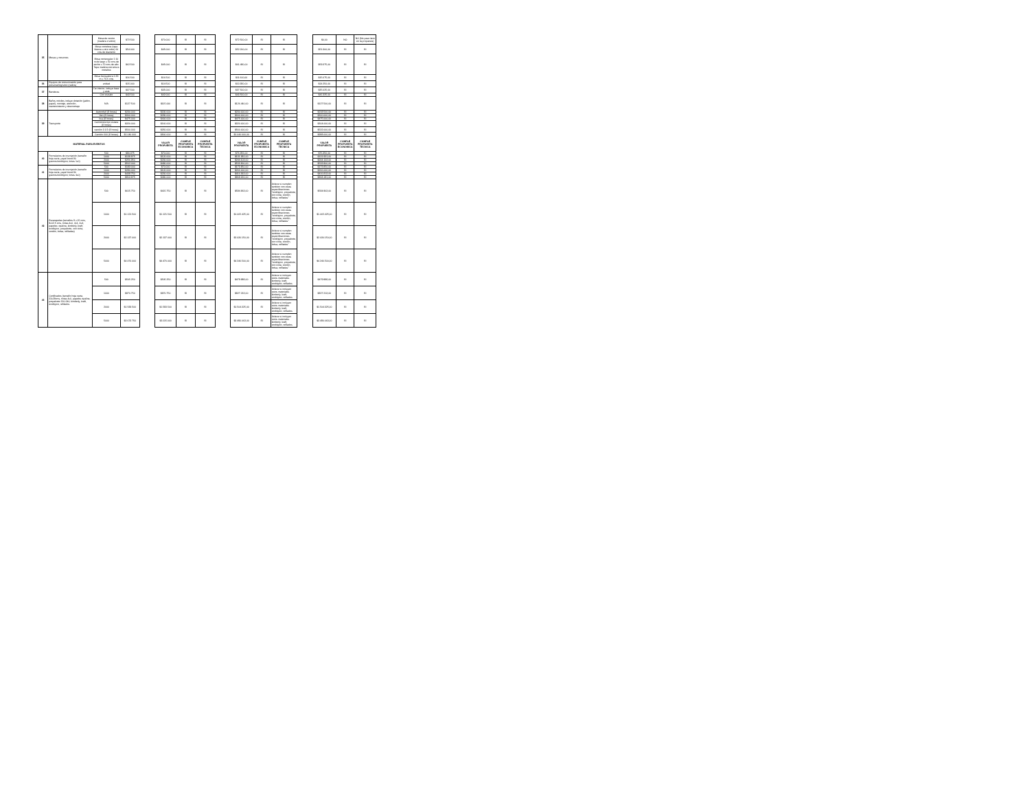| 35 | Mesas y mesones | Mesa de centro (madera o vidrio) | $72.500 | | $70.000 | SI | SI | | $72.500,00 | SI | SI | | $0,00 | NO | NO (No paso item en la propuesta) |
| | | Mesa coctelera (tapa blanca u otro color) 60 cms de diametro | $54.000 | | $45.000 | SI | SI | | $52.200,00 | SI | SI | | $51.300,00 | SI | SI |
| | | Mesa rectangular 2.10 m de largo x 50 cms de ancho x 70 cms de alto. Tapa madera estructura metalica | $62.500 | | $45.000 | SI | SI | | $61.480,00 | SI | SI | | $59.375,00 | SI | SI |
| | | Mesa banquetera 1.83 m x 74.5 cms | $16.500 | | $16.500 | SI | SI | | $11.600,00 | SI | SI | | $15.675,00 | SI | SI |
| 36 | Equipos de comunicación para personal logístico (radios) | unidad | $15.000 | | $14.500 | SI | SI | | $13.920,00 | SI | SI | | $14.250,00 | SI | SI |
| 37 | Banderas | De interior, incluye base y asta | $37.500 | | $35.000 | SI | SI | | $37.500,00 | SI | SI | | $35.625,00 | SI | SI |
| | | Con escudo | $43.500 | | $42.000 | SI | SI | | $43.500,00 | SI | SI | | $41.325,00 | SI | SI |
| 38 | Baños móviles incluye dotación (jabón, papel), montaje, atención, mantenimiento y desmontaje | N/A | $127.500 | | $115.000 | SI | SI | | $126.440,00 | SI | SI | | $127.500,00 | SI | SI |
| 39 | Transporte | Automóvil (8 horas) | $230.000 | | $180.000 | SI | SI | | $230.000,00 | SI | SI | | $218.500,00 | SI | SI |
| | | Van (8 horas) | $300.000 | | $290.000 | SI | SI | | $300.000,00 | SI | SI | | $300.000,00 | SI | SI |
| | | bus (8 horas) | $475.000 | | $400.000 | SI | SI | | $475.000,00 | SI | SI | | $475.000,00 | SI | SI |
| | | Camioneta tipo estaca (8 horas) | $320.000 | | $160.000 | SI | SI | | $320.000,00 | SI | SI | | $304.000,00 | SI | SI |
| | | camión 3 1/2 (8 horas) | $560.000 | | $350.000 | SI | SI | | $560.000,00 | SI | SI | | $532.000,00 | SI | SI |
| | | Camión 600 (8 horas) | $1.040.000 | | $800.000 | SI | SI | | $1.040.000,00 | SI | SI | | $988.000,00 | SI | SI |
| MATERIAL PARA EVENTOS | | | | | VALOR PROPUESTA | CUMPLE PROPUESTA ECONOMICA | CUMPLE PROPUESTA TECNICA | | VALOR PROPUESTA | CUMPLE PROPUESTA ECONOMICA | CUMPLE PROPUESTA TECNICA | | VALOR PROPUESTA | CUMPLE PROPUESTA ECONOMICA | CUMPLE PROPUESTA TECNICA |
| 40 | Formularios de inscripción (tamaño hoja carta, papel bond 90 gramos/ecológico, tintas 1x0) | 500 | $80.375 | | $70.000 | SI | SI | | $76.356,00 | SI | SI | | $76.356,00 | SI | SI |
| | | 1000 | $138.875 | | $120.000 | SI | SI | | $131.931,00 | SI | SI | | $131.931,00 | SI | SI |
| | | 2000 | $256.950 | | $230.000 | SI | SI | | $244.103,00 | SI | SI | | $244.103,00 | SI | SI |
| | | 5000 | $562.000 | | $480.000 | SI | SI | | $533.900,00 | SI | SI | | $533.900,00 | SI | SI |
| 41 | Formularios de inscripción (tamaño hoja carta, papel bond 90 gramos/ecológico, tintas 4x0) | 500 | $183.000 | | $70.000 | SI | SI | | $173.850,00 | SI | SI | | $173.850,00 | SI | SI |
| | | 1000 | $280.000 | | $120.000 | SI | SI | | $266.000,00 | SI | SI | | $266.000,00 | SI | SI |
| | | 2000 | $438.750 | | $230.000 | SI | SI | | $416.813,00 | SI | SI | | $416.813,00 | SI | SI |
| | | 5000 | $913.875 | | $480.000 | SI | SI | | $868.181,00 | SI | SI | | $868.181,00 | SI | SI |
| 42 | Escarapelas (tamaños 9 x 15 cms, 9x12.5 cms, tintas 4x0, 4x1, 4x4, papeles: opalina, kimberly, kraft, ecológico, propalcote, con cinta, cordón, bolsa, refiladas) | 500 | $615.750 | | $615.750 | SI | SI | | $584.963,00 | SI | Aclarar si cumplen tambien con estas especificaciones "ecológico, propalcote, con cinta, cordón, bolsa, refiladas" | | $584.963,00 | SI | SI |
| | | 1000 | $1.121.500 | | $1.121.500 | SI | SI | | $1.065.425,00 | SI | Aclarar si cumplen tambien con estas especificaciones "ecológico, propalcote, con cinta, cordón, bolsa, refiladas" | | $1.065.425,00 | SI | SI |
| | | 2000 | $2.137.000 | | $2.137.000 | SI | SI | | $2.030.150,00 | SI | Aclarar si cumplen tambien con estas especificaciones "ecológico, propalcote, con cinta, cordón, bolsa, refiladas" | | $2.030.150,00 | SI | SI |
| | | 5000 | $4.470.000 | | $4.470.000 | SI | SI | | $4.246.500,00 | SI | Aclarar si cumplen tambien con estas especificaciones "ecológico, propalcote, con cinta, cordón, bolsa, refiladas" | | $4.246.500,00 | SI | SI |
| 43 | Certificados (tamaño hoja carta, 22x28cms, tintas 4x0, papeles opalina, propalcote 220-240, kimberly, kraft, ecológico, refilados | 500 | $505.250 | | $505.250 | SI | SI | | $479.988,00 | SI | Aclarar si incluyen estos materiales kimberly, kraft, ecológico, refilados | | $479.988,00 | SI | SI |
| | | 1000 | $870.750 | | $870.750 | SI | SI | | $827.213,00 | SI | Aclarar si incluyen estos materiales kimberly, kraft, ecológico, refilados | | $827.213,00 | SI | SI |
| | | 2000 | $1.583.500 | | $1.583.500 | SI | SI | | $1.504.325,00 | SI | Aclarar si incluyen estos materiales kimberly, kraft, ecológico, refilados | | $1.504.325,00 | SI | SI |
| | | 5000 | $3.673.750 | | $3.115.000 | SI | SI | | $3.490.063,00 | SI | Aclarar si incluyen estos materiales kimberly, kraft, ecológico, refilados | | $3.490.063,00 | SI | SI |